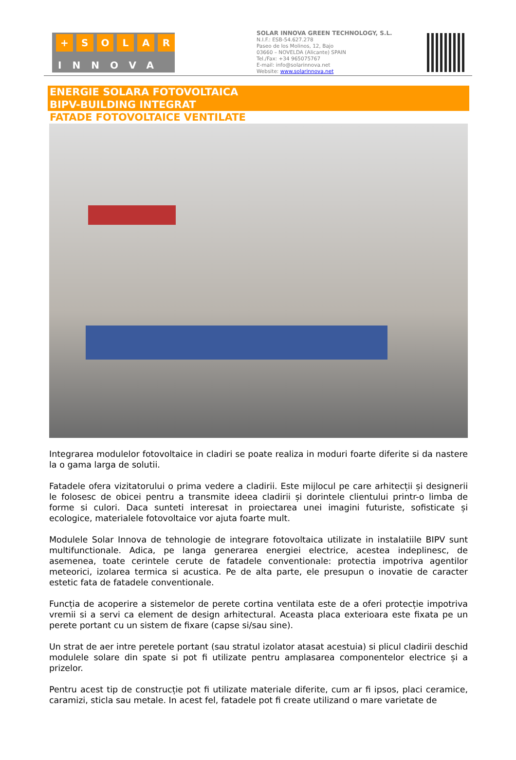+ SOLAR
INNOVA
SOLAR INNOVA GREEN TECHNOLOGY, S.L.
N.I.F.: ESB-54.627.278
Paseo de los Molinos, 12, Bajo
03660 – NOVELDA (Alicante) SPAIN
Tel./Fax: +34 965075767
E-mail: info@solarinnova.net
Website: www.solarinnova.net
ENERGIE SOLARA FOTOVOLTAICA
BIPV-BUILDING INTEGRAT
FATADE FOTOVOLTAICE VENTILATE
Integrarea modulelor fotovoltaice in cladiri se poate realiza in moduri foarte diferite si da nastere la o gama larga de solutii.
Fatadele ofera vizitatorului o prima vedere a cladirii. Este mijlocul pe care arhitecții și designerii le folosesc de obicei pentru a transmite ideea cladirii și dorintele clientului printr-o limba de forme si culori. Daca sunteti interesat in proiectarea unei imagini futuriste, sofisticate și ecologice, materialele fotovoltaice vor ajuta foarte mult.
Modulele Solar Innova de tehnologie de integrare fotovoltaica utilizate in instalatiile BIPV sunt multifunctionale. Adica, pe langa generarea energiei electrice, acestea indeplinesc, de asemenea, toate cerintele cerute de fatadele conventionale: protectia impotriva agentilor meteorici, izolarea termica si acustica. Pe de alta parte, ele presupun o inovatie de caracter estetic fata de fatadele conventionale.
Funcția de acoperire a sistemelor de perete cortina ventilata este de a oferi protecție impotriva vremii si a servi ca element de design arhitectural. Aceasta placa exterioara este fixata pe un perete portant cu un sistem de fixare (capse si/sau sine).
Un strat de aer intre peretele portant (sau stratul izolator atasat acestuia) si plicul cladirii deschid modulele solare din spate si pot fi utilizate pentru amplasarea componentelor electrice și a prizelor.
Pentru acest tip de construcție pot fi utilizate materiale diferite, cum ar fi ipsos, placi ceramice, caramizi, sticla sau metale. In acest fel, fatadele pot fi create utilizand o mare varietate de